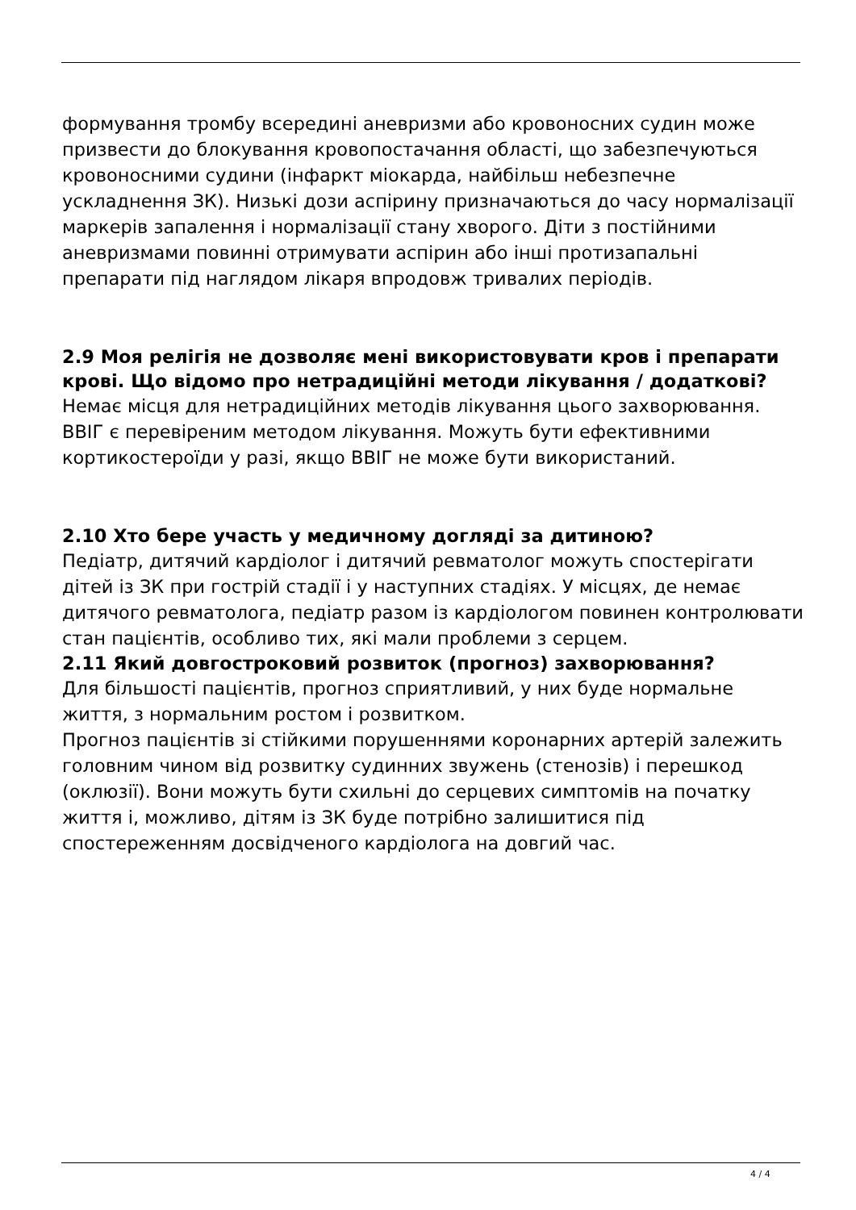формування тромбу всередині аневризми або кровоносних судин може призвести до блокування кровопостачання області, що забезпечуються кровоносними судини (інфаркт міокарда, найбільш небезпечне ускладнення ЗК). Низькі дози аспірину призначаються до часу нормалізації маркерів запалення і нормалізації стану хворого. Діти з постійними аневризмами повинні отримувати аспірин або інші протизапальні препарати під наглядом лікаря впродовж тривалих періодів.
2.9 Моя релігія не дозволяє мені використовувати кров і препарати крові. Що відомо про нетрадиційні методи лікування / додаткові?
Немає місця для нетрадиційних методів лікування цього захворювання. ВВІГ є перевіреним методом лікування. Можуть бути ефективними кортикостероїди у разі, якщо ВВІГ не може бути використаний.
2.10 Хто бере участь у медичному догляді за дитиною?
Педіатр, дитячий кардіолог і дитячий ревматолог можуть спостерігати дітей із ЗК при гострій стадії і у наступних стадіях. У місцях, де немає дитячого ревматолога, педіатр разом із кардіологом повинен контролювати стан пацієнтів, особливо тих, які мали проблеми з серцем.
2.11 Який довгостроковий розвиток (прогноз) захворювання?
Для більшості пацієнтів, прогноз сприятливий, у них буде нормальне життя, з нормальним ростом і розвитком.
Прогноз пацієнтів зі стійкими порушеннями коронарних артерій залежить головним чином від розвитку судинних звужень (стенозів) і перешкод (оклюзії). Вони можуть бути схильні до серцевих симптомів на початку життя і, можливо, дітям із ЗК буде потрібно залишитися під спостереженням досвідченого кардіолога на довгий час.
4 / 4